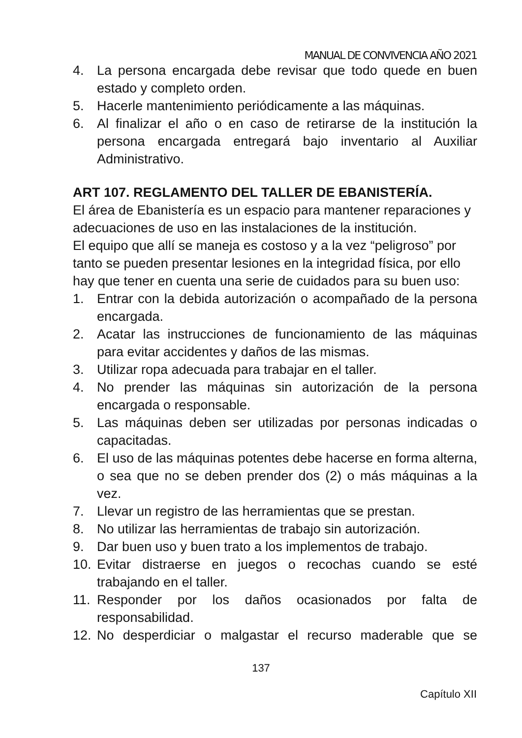MANUAL DE CONVIVENCIA AÑO 2021
4. La persona encargada debe revisar que todo quede en buen estado y completo orden.
5. Hacerle mantenimiento periódicamente a las máquinas.
6. Al finalizar el año o en caso de retirarse de la institución la persona encargada entregará bajo inventario al Auxiliar Administrativo.
ART 107. REGLAMENTO DEL TALLER DE EBANISTERÍA.
El área de Ebanistería es un espacio para mantener reparaciones y adecuaciones de uso en las instalaciones de la institución.
El equipo que allí se maneja es costoso y a la vez “peligroso” por tanto se pueden presentar lesiones en la integridad física, por ello hay que tener en cuenta una serie de cuidados para su buen uso:
1. Entrar con la debida autorización o acompañado de la persona encargada.
2. Acatar las instrucciones de funcionamiento de las máquinas para evitar accidentes y daños de las mismas.
3. Utilizar ropa adecuada para trabajar en el taller.
4. No prender las máquinas sin autorización de la persona encargada o responsable.
5. Las máquinas deben ser utilizadas por personas indicadas o capacitadas.
6. El uso de las máquinas potentes debe hacerse en forma alterna, o sea que no se deben prender dos (2) o más máquinas a la vez.
7. Llevar un registro de las herramientas que se prestan.
8. No utilizar las herramientas de trabajo sin autorización.
9. Dar buen uso y buen trato a los implementos de trabajo.
10. Evitar distraerse en juegos o recochas cuando se esté trabajando en el taller.
11. Responder por los daños ocasionados por falta de responsabilidad.
12. No desperdiciar o malgastar el recurso maderable que se
137
Capítulo XII